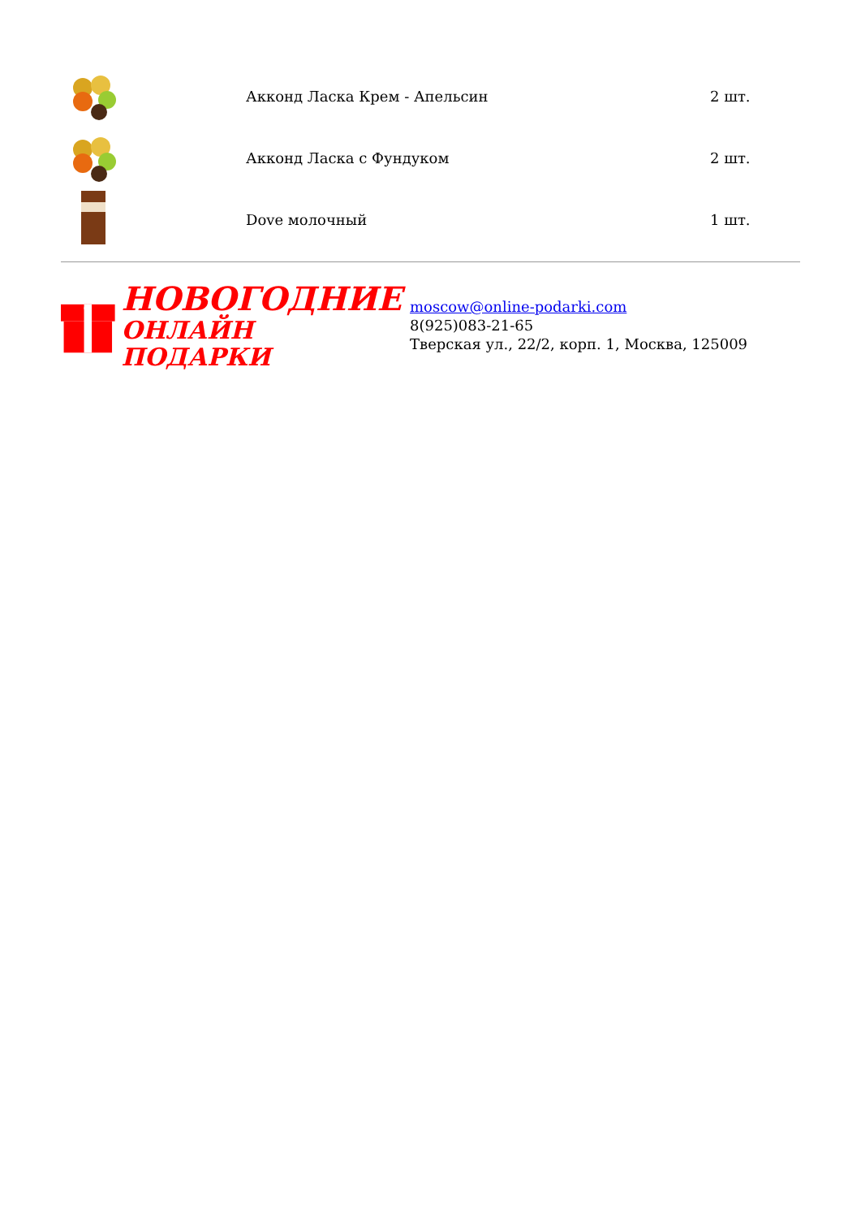| | Акконд Ласка Крем - Апельсин | 2 шт. |
| | Акконд Ласка с Фундуком | 2 шт. |
| | Dove молочный | 1 шт. |
НОВОГОДНИЕ
ОНЛАЙН ПОДАРКИ
moscow@online-podarki.com
8(925)083-21-65
Тверская ул., 22/2, корп. 1, Москва, 125009